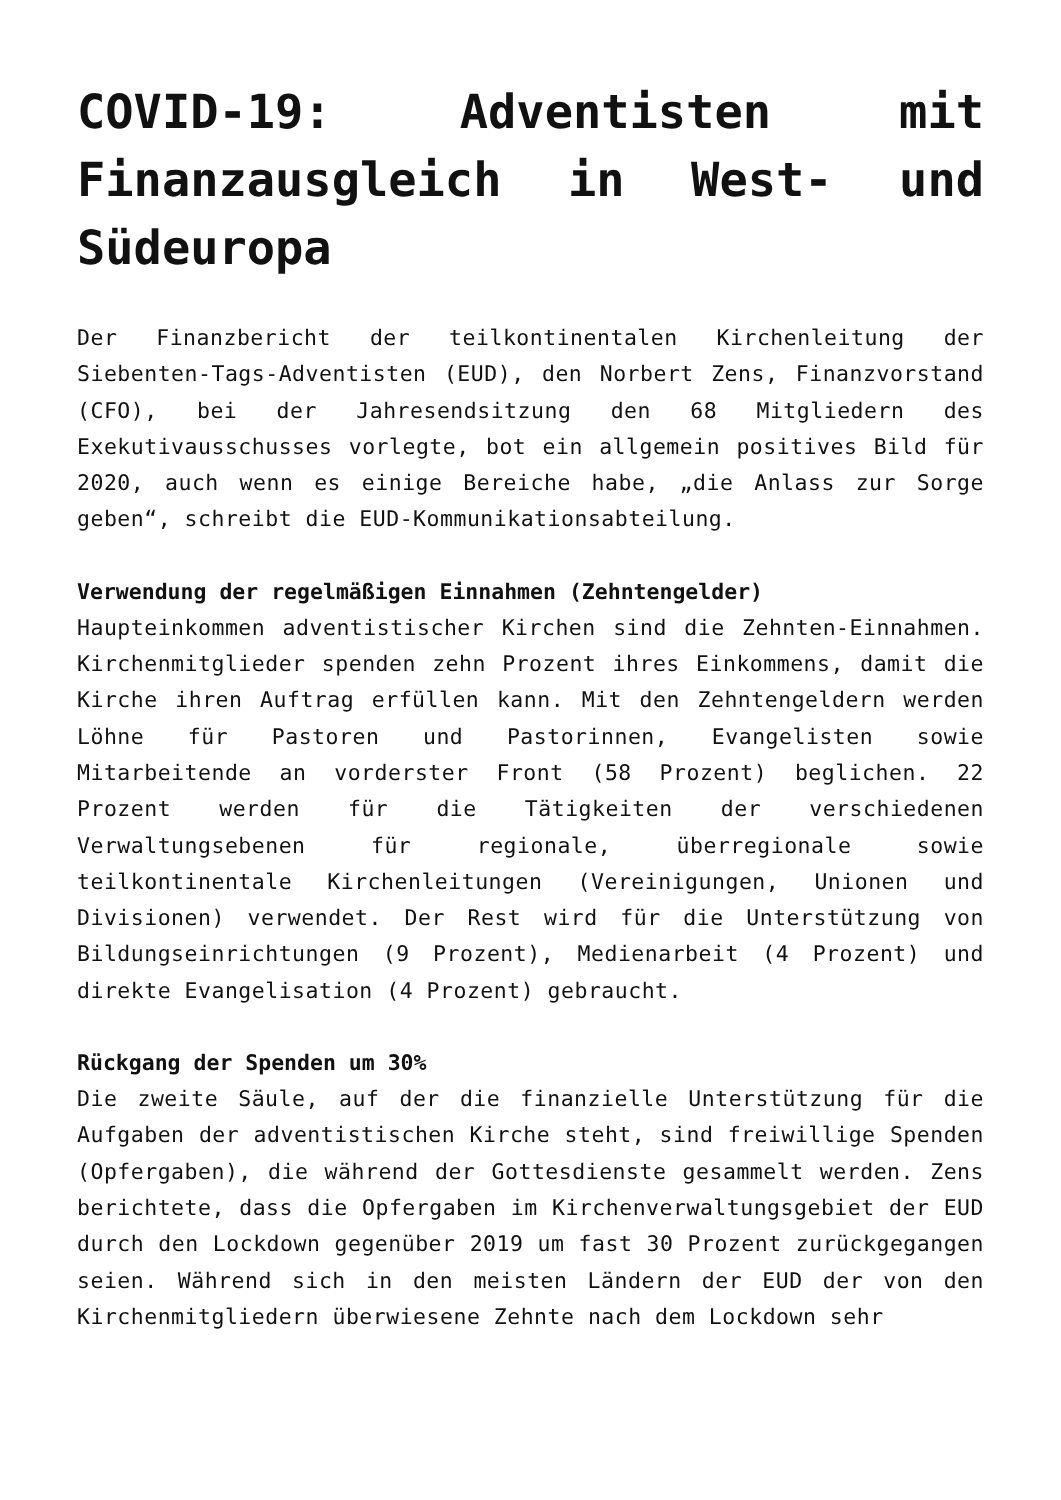COVID-19: Adventisten mit Finanzausgleich in West- und Südeuropa
Der Finanzbericht der teilkontinentalen Kirchenleitung der Siebenten-Tags-Adventisten (EUD), den Norbert Zens, Finanzvorstand (CFO), bei der Jahresendsitzung den 68 Mitgliedern des Exekutivausschusses vorlegte, bot ein allgemein positives Bild für 2020, auch wenn es einige Bereiche habe, „die Anlass zur Sorge geben“, schreibt die EUD-Kommunikationsabteilung.
Verwendung der regelmäßigen Einnahmen (Zehntengelder)
Haupteinkommen adventistischer Kirchen sind die Zehnten-Einnahmen. Kirchenmitglieder spenden zehn Prozent ihres Einkommens, damit die Kirche ihren Auftrag erfüllen kann. Mit den Zehntengeldern werden Löhne für Pastoren und Pastorinnen, Evangelisten sowie Mitarbeitende an vorderster Front (58 Prozent) beglichen. 22 Prozent werden für die Tätigkeiten der verschiedenen Verwaltungsebenen für regionale, überregionale sowie teilkontinentale Kirchenleitungen (Vereinigungen, Unionen und Divisionen) verwendet. Der Rest wird für die Unterstützung von Bildungseinrichtungen (9 Prozent), Medienarbeit (4 Prozent) und direkte Evangelisation (4 Prozent) gebraucht.
Rückgang der Spenden um 30%
Die zweite Säule, auf der die finanzielle Unterstützung für die Aufgaben der adventistischen Kirche steht, sind freiwillige Spenden (Opfergaben), die während der Gottesdienste gesammelt werden. Zens berichtete, dass die Opfergaben im Kirchenverwaltungsgebiet der EUD durch den Lockdown gegenüber 2019 um fast 30 Prozent zurückgegangen seien. Während sich in den meisten Ländern der EUD der von den Kirchenmitgliedern überwiesene Zehnte nach dem Lockdown sehr